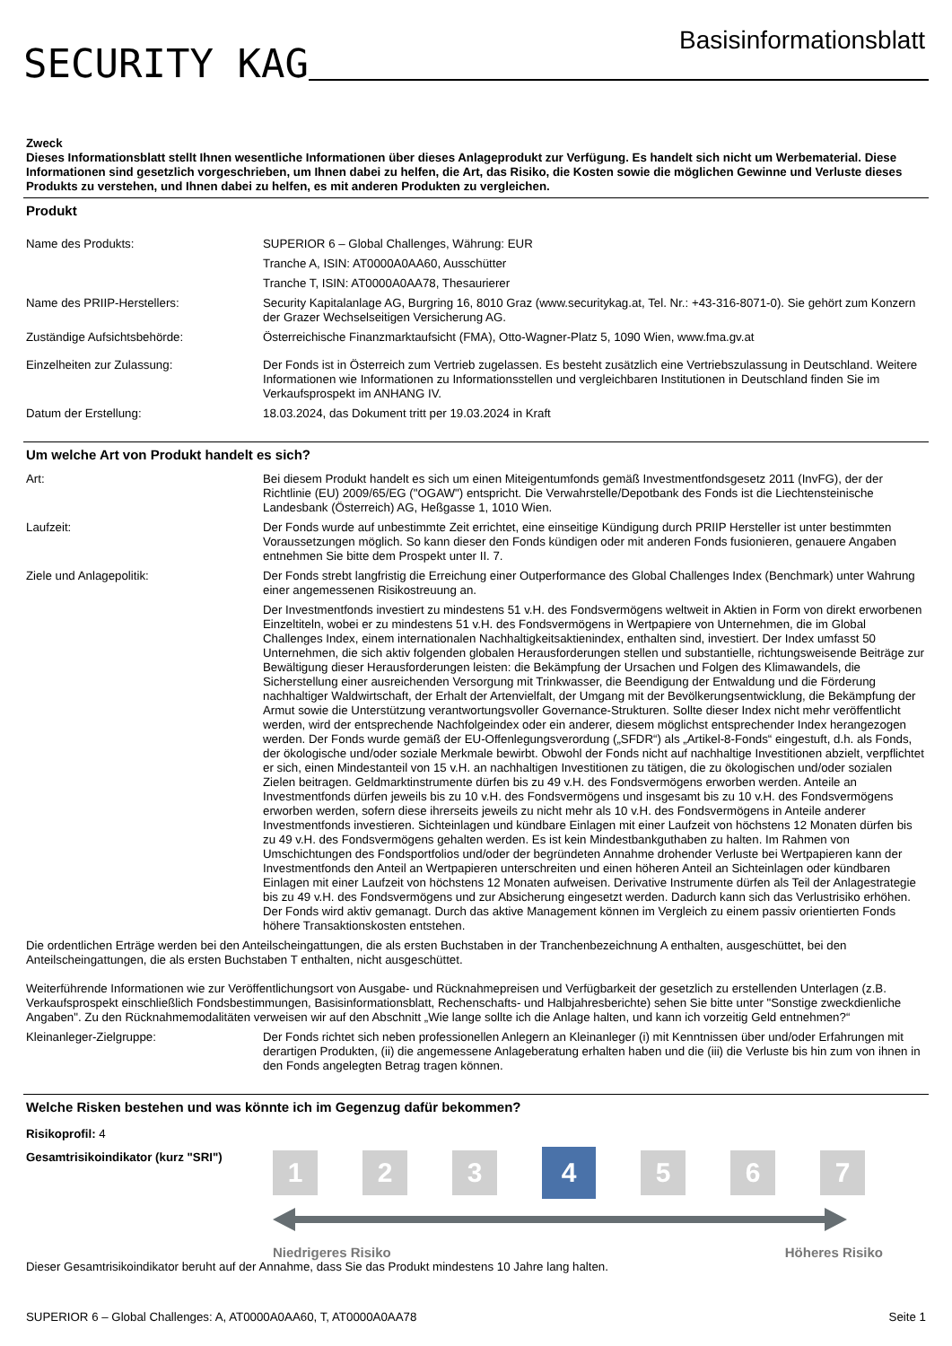SECURITY KAG
Basisinformationsblatt
Zweck
Dieses Informationsblatt stellt Ihnen wesentliche Informationen über dieses Anlageprodukt zur Verfügung. Es handelt sich nicht um Werbematerial. Diese Informationen sind gesetzlich vorgeschrieben, um Ihnen dabei zu helfen, die Art, das Risiko, die Kosten sowie die möglichen Gewinne und Verluste dieses Produkts zu verstehen, und Ihnen dabei zu helfen, es mit anderen Produkten zu vergleichen.
Produkt
| Name des Produkts: | SUPERIOR 6 – Global Challenges, Währung: EUR Tranche A, ISIN: AT0000A0AA60, Ausschütter Tranche T, ISIN: AT0000A0AA78, Thesaurierer |
| Name des PRIIP-Herstellers: | Security Kapitalanlage AG, Burgring 16, 8010 Graz (www.securitykag.at, Tel. Nr.: +43-316-8071-0). Sie gehört zum Konzern der Grazer Wechselseitigen Versicherung AG. |
| Zuständige Aufsichtsbehörde: | Österreichische Finanzmarktaufsicht (FMA), Otto-Wagner-Platz 5, 1090 Wien, www.fma.gv.at |
| Einzelheiten zur Zulassung: | Der Fonds ist in Österreich zum Vertrieb zugelassen. Es besteht zusätzlich eine Vertriebszulassung in Deutschland. Weitere Informationen wie Informationen zu Informationsstellen und vergleichbaren Institutionen in Deutschland finden Sie im Verkaufsprospekt im ANHANG IV. |
| Datum der Erstellung: | 18.03.2024, das Dokument tritt per 19.03.2024 in Kraft |
Um welche Art von Produkt handelt es sich?
| Art: | Bei diesem Produkt handelt es sich um einen Miteigentumfonds gemäß Investmentfondsgesetz 2011 (InvFG), der der Richtlinie (EU) 2009/65/EG ("OGAW") entspricht. Die Verwahrstelle/Depotbank des Fonds ist die Liechtensteinische Landesbank (Österreich) AG, Heßgasse 1, 1010 Wien. |
| Laufzeit: | Der Fonds wurde auf unbestimmte Zeit errichtet, eine einseitige Kündigung durch PRIIP Hersteller ist unter bestimmten Voraussetzungen möglich. So kann dieser den Fonds kündigen oder mit anderen Fonds fusionieren, genauere Angaben entnehmen Sie bitte dem Prospekt unter II. 7. |
| Ziele und Anlagepolitik: | Der Fonds strebt langfristig die Erreichung einer Outperformance des Global Challenges Index (Benchmark) unter Wahrung einer angemessenen Risikostreuung an. |
| | Der Investmentfonds investiert zu mindestens 51 v.H. des Fondsvermögens weltweit in Aktien in Form von direkt erworbenen Einzeltiteln, wobei er zu mindestens 51 v.H. des Fondsvermögens in Wertpapiere von Unternehmen, die im Global Challenges Index, einem internationalen Nachhaltigkeitsaktienindex, enthalten sind, investiert. Der Index umfasst 50 Unternehmen, die sich aktiv folgenden globalen Herausforderungen stellen und substantielle, richtungsweisende Beiträge zur Bewältigung dieser Herausforderungen leisten: die Bekämpfung der Ursachen und Folgen des Klimawandels, die Sicherstellung einer ausreichenden Versorgung mit Trinkwasser, die Beendigung der Entwaldung und die Förderung nachhaltiger Waldwirtschaft, der Erhalt der Artenvielfalt, der Umgang mit der Bevölkerungsentwicklung, die Bekämpfung der Armut sowie die Unterstützung verantwortungsvoller Governance-Strukturen. Sollte dieser Index nicht mehr veröffentlicht werden, wird der entsprechende Nachfolgeindex oder ein anderer, diesem möglichst entsprechender Index herangezogen werden. Der Fonds wurde gemäß der EU-Offenlegungsverordung („SFDR“) als „Artikel-8-Fonds“ eingestuft, d.h. als Fonds, der ökologische und/oder soziale Merkmale bewirbt. Obwohl der Fonds nicht auf nachhaltige Investitionen abzielt, verpflichtet er sich, einen Mindestanteil von 15 v.H. an nachhaltigen Investitionen zu tätigen, die zu ökologischen und/oder sozialen Zielen beitragen. Geldmarktinstrumente dürfen bis zu 49 v.H. des Fondsvermögens erworben werden. Anteile an Investmentfonds dürfen jeweils bis zu 10 v.H. des Fondsvermögens und insgesamt bis zu 10 v.H. des Fondsvermögens erworben werden, sofern diese ihrerseits jeweils zu nicht mehr als 10 v.H. des Fondsvermögens in Anteile anderer Investmentfonds investieren. Sichteinlagen und kündbare Einlagen mit einer Laufzeit von höchstens 12 Monaten dürfen bis zu 49 v.H. des Fondsvermögens gehalten werden. Es ist kein Mindestbankguthaben zu halten. Im Rahmen von Umschichtungen des Fondsportfolios und/oder der begründeten Annahme drohender Verluste bei Wertpapieren kann der Investmentfonds den Anteil an Wertpapieren unterschreiten und einen höheren Anteil an Sichteinlagen oder kündbaren Einlagen mit einer Laufzeit von höchstens 12 Monaten aufweisen. Derivative Instrumente dürfen als Teil der Anlagestrategie bis zu 49 v.H. des Fondsvermögens und zur Absicherung eingesetzt werden. Dadurch kann sich das Verlustrisiko erhöhen. Der Fonds wird aktiv gemanagt. Durch das aktive Management können im Vergleich zu einem passiv orientierten Fonds höhere Transaktionskosten entstehen. |
| Die ordentlichen Erträge werden bei den Anteilscheingattungen, die als ersten Buchstaben in der Tranchenbezeichnung A enthalten, ausgeschüttet, bei den Anteilscheingattungen, die als ersten Buchstaben T enthalten, nicht ausgeschüttet. Weiterführende Informationen wie zur Veröffentlichungsort von Ausgabe- und Rücknahmepreisen und Verfügbarkeit der gesetzlich zu erstellenden Unterlagen (z.B. Verkaufsprospekt einschließlich Fondsbestimmungen, Basisinformationsblatt, Rechenschafts- und Halbjahresberichte) sehen Sie bitte unter "Sonstige zweckdienliche Angaben". Zu den Rücknahmemodalitäten verweisen wir auf den Abschnitt „Wie lange sollte ich die Anlage halten, und kann ich vorzeitig Geld entnehmen?“ | |
| Kleinanleger-Zielgruppe: | Der Fonds richtet sich neben professionellen Anlegern an Kleinanleger (i) mit Kenntnissen über und/oder Erfahrungen mit derartigen Produkten, (ii) die angemessene Anlageberatung erhalten haben und die (iii) die Verluste bis hin zum von ihnen in den Fonds angelegten Betrag tragen können. |
Welche Risken bestehen und was könnte ich im Gegenzug dafür bekommen?
Risikoprofil: 4
Gesamtrisikoindikator (kurz "SRI")
1 2 3
4
5 6 7
Niedrigeres Risiko Höheres Risiko
Dieser Gesamtrisikoindikator beruht auf der Annahme, dass Sie das Produkt mindestens 10 Jahre lang halten.
SUPERIOR 6 – Global Challenges: A, AT0000A0AA60, T, AT0000A0AA78 Seite 1